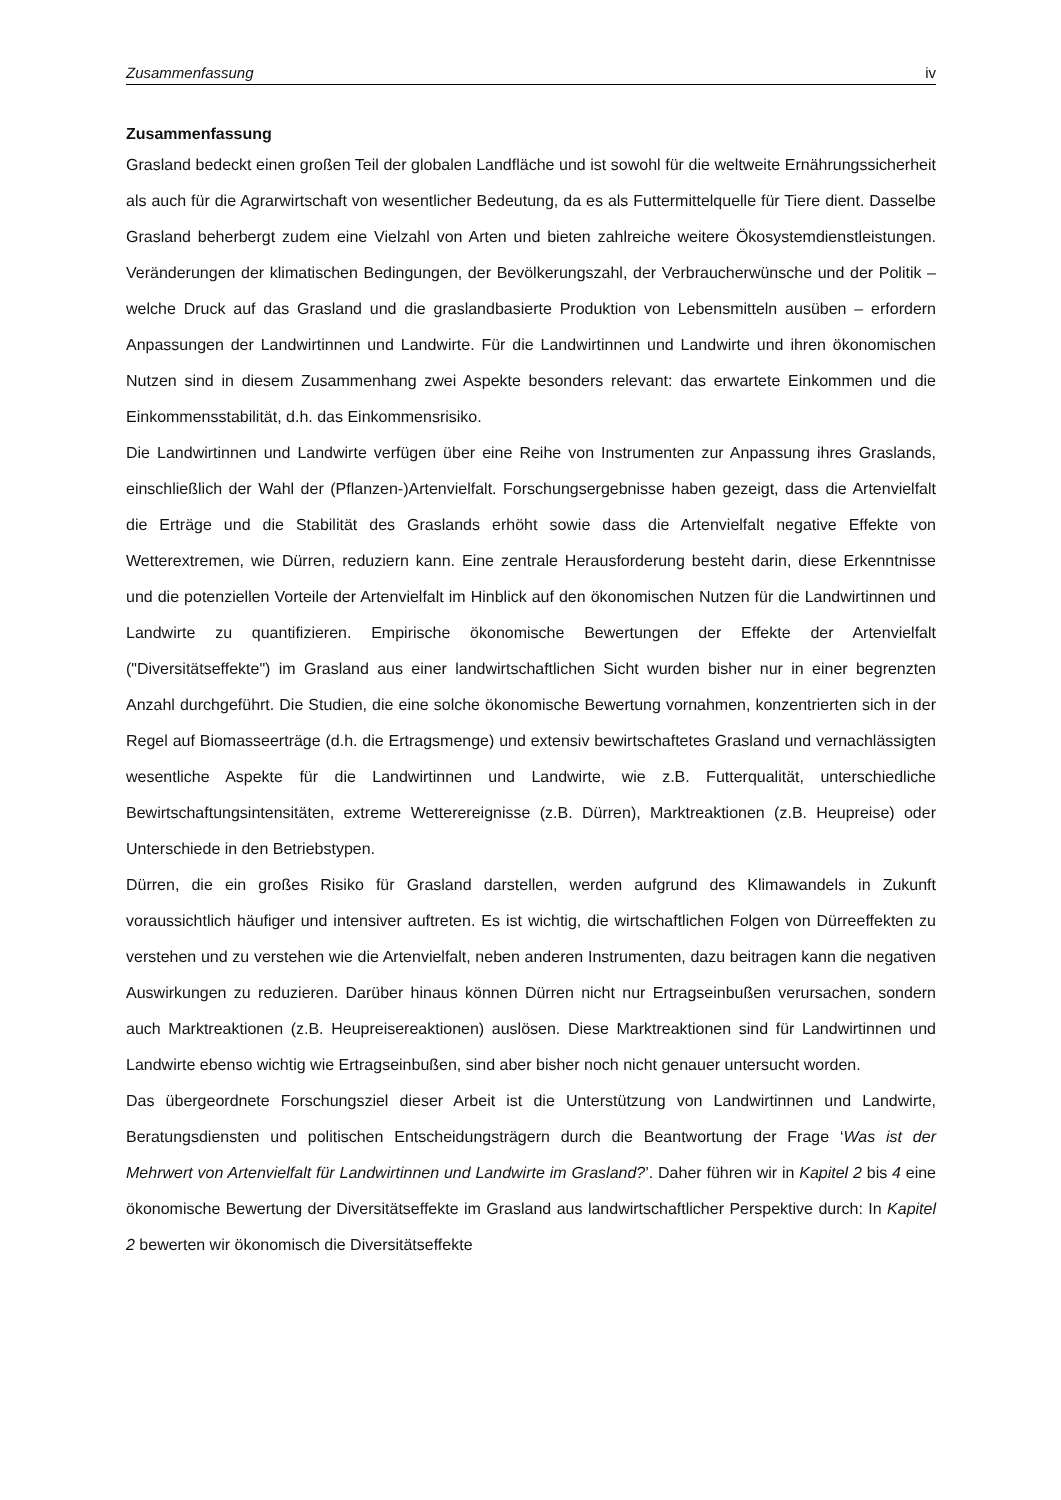Zusammenfassung iv
Zusammenfassung
Grasland bedeckt einen großen Teil der globalen Landfläche und ist sowohl für die weltweite Ernährungssicherheit als auch für die Agrarwirtschaft von wesentlicher Bedeutung, da es als Futtermittelquelle für Tiere dient. Dasselbe Grasland beherbergt zudem eine Vielzahl von Arten und bieten zahlreiche weitere Ökosystemdienstleistungen. Veränderungen der klimatischen Bedingungen, der Bevölkerungszahl, der Verbraucherwünsche und der Politik – welche Druck auf das Grasland und die graslandbasierte Produktion von Lebensmitteln ausüben – erfordern Anpassungen der Landwirtinnen und Landwirte. Für die Landwirtinnen und Landwirte und ihren ökonomischen Nutzen sind in diesem Zusammenhang zwei Aspekte besonders relevant: das erwartete Einkommen und die Einkommensstabilität, d.h. das Einkommensrisiko.
Die Landwirtinnen und Landwirte verfügen über eine Reihe von Instrumenten zur Anpassung ihres Graslands, einschließlich der Wahl der (Pflanzen-)Artenvielfalt. Forschungsergebnisse haben gezeigt, dass die Artenvielfalt die Erträge und die Stabilität des Graslands erhöht sowie dass die Artenvielfalt negative Effekte von Wetterextremen, wie Dürren, reduziern kann. Eine zentrale Herausforderung besteht darin, diese Erkenntnisse und die potenziellen Vorteile der Artenvielfalt im Hinblick auf den ökonomischen Nutzen für die Landwirtinnen und Landwirte zu quantifizieren. Empirische ökonomische Bewertungen der Effekte der Artenvielfalt ("Diversitätseffekte") im Grasland aus einer landwirtschaftlichen Sicht wurden bisher nur in einer begrenzten Anzahl durchgeführt. Die Studien, die eine solche ökonomische Bewertung vornahmen, konzentrierten sich in der Regel auf Biomasseerträge (d.h. die Ertragsmenge) und extensiv bewirtschaftetes Grasland und vernachlässigten wesentliche Aspekte für die Landwirtinnen und Landwirte, wie z.B. Futterqualität, unterschiedliche Bewirtschaftungsintensitäten, extreme Wetterereignisse (z.B. Dürren), Marktreaktionen (z.B. Heupreise) oder Unterschiede in den Betriebstypen.
Dürren, die ein großes Risiko für Grasland darstellen, werden aufgrund des Klimawandels in Zukunft voraussichtlich häufiger und intensiver auftreten. Es ist wichtig, die wirtschaftlichen Folgen von Dürreeffekten zu verstehen und zu verstehen wie die Artenvielfalt, neben anderen Instrumenten, dazu beitragen kann die negativen Auswirkungen zu reduzieren. Darüber hinaus können Dürren nicht nur Ertragseinbußen verursachen, sondern auch Marktreaktionen (z.B. Heupreisereaktionen) auslösen. Diese Marktreaktionen sind für Landwirtinnen und Landwirte ebenso wichtig wie Ertragseinbußen, sind aber bisher noch nicht genauer untersucht worden.
Das übergeordnete Forschungsziel dieser Arbeit ist die Unterstützung von Landwirtinnen und Landwirte, Beratungsdiensten und politischen Entscheidungsträgern durch die Beantwortung der Frage ‘Was ist der Mehrwert von Artenvielfalt für Landwirtinnen und Landwirte im Grasland?’. Daher führen wir in Kapitel 2 bis 4 eine ökonomische Bewertung der Diversitätseffekte im Grasland aus landwirtschaftlicher Perspektive durch: In Kapitel 2 bewerten wir ökonomisch die Diversitätseffekte